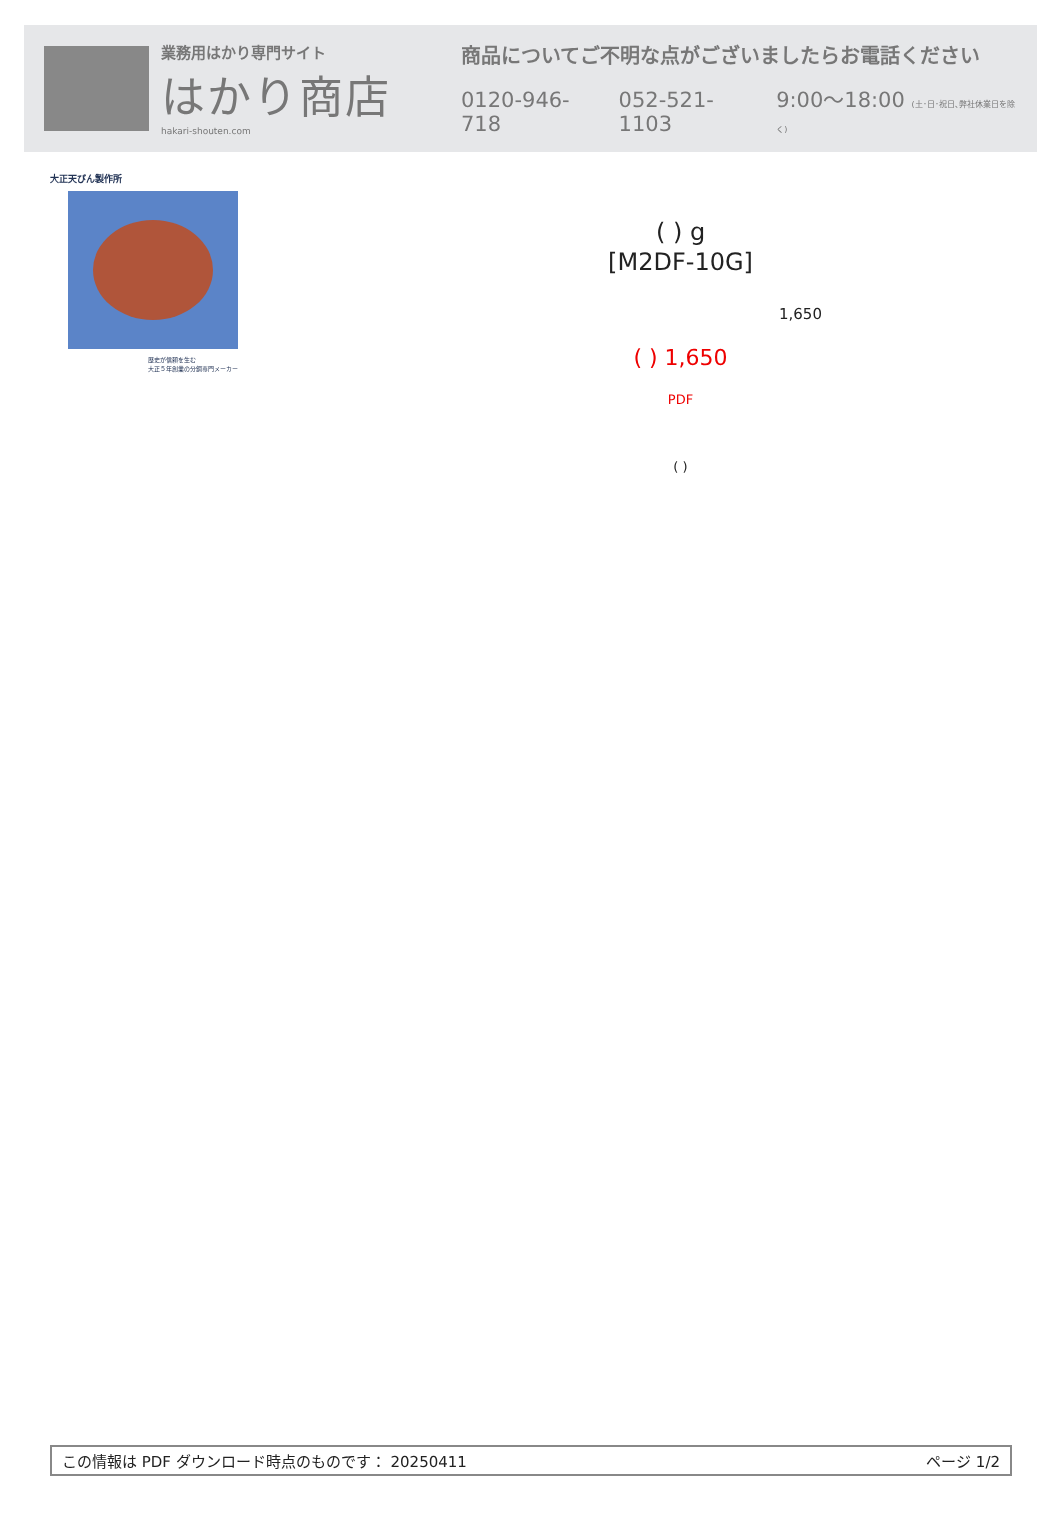業務用はかり専門サイト
はかり商店
hakari-shouten.com
商品についてご不明な点がございましたらお電話ください
0120-946-718 052-521-1103 9:00〜18:00 (土･日･祝日､弊社休業日を除く)
大正天びん製作所
歴史が信頼を生む
大正５年創業の分銅専門メーカー
( ) g
[M2DF-10G]
1,650
( ) 1,650
PDF
( )
この情報は PDF ダウンロード時点のものです： 20250411 ページ 1/2